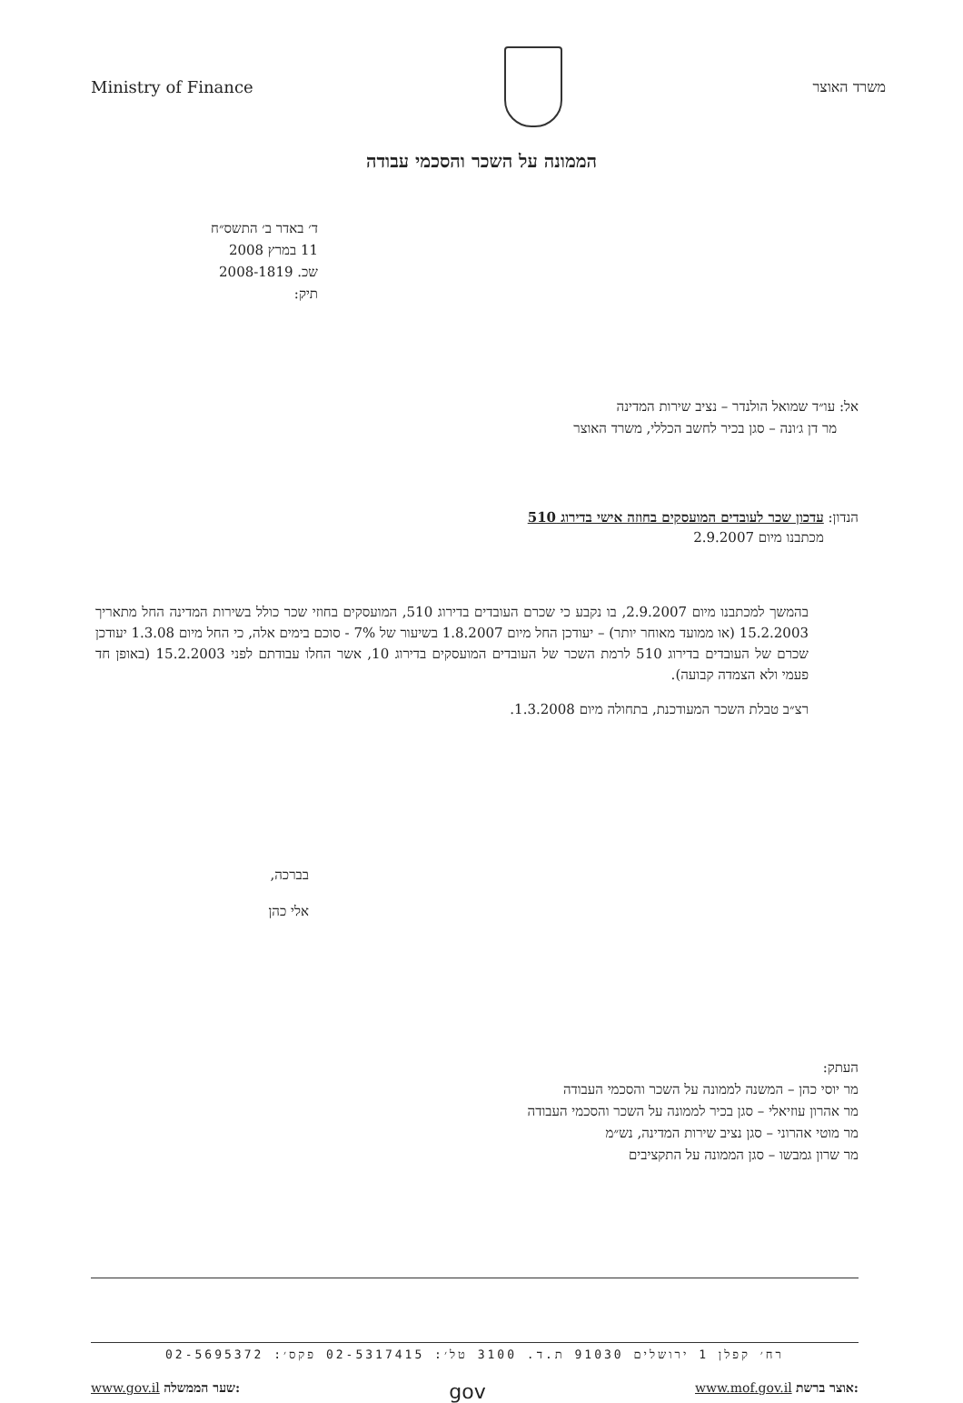Ministry of Finance משרד האוצר
הממונה על השכר והסכמי עבודה
ד׳ באדר ב׳ התשס״ח
11 במרץ 2008
שכ. 2008-1819
תיק:
אל: עו״ד שמואל הולנדר – נציב שירות המדינה
מר דן ג׳ונה – סגן בכיר לחשב הכללי, משרד האוצר
הנדון: עדכון שכר לעובדים המועסקים בחוזה אישי בדירוג 510
מכתבנו מיום 2.9.2007
בהמשך למכתבנו מיום 2.9.2007, בו נקבע כי שכרם העובדים בדירוג 510, המועסקים בחוזי שכר כולל בשירות המדינה החל מתאריך 15.2.2003 (או ממועד מאוחר יותר) – יעודכן החל מיום 1.8.2007 בשיעור של 7% - סוכם בימים אלה, כי החל מיום 1.3.08 יעודכן שכרם של העובדים בדירוג 510 לרמת השכר של העובדים המועסקים בדירוג 10, אשר החלו עבודתם לפני 15.2.2003 (באופן חד פעמי ולא הצמדה קבועה).
רצ״ב טבלת השכר המעודכנת, בתחולה מיום 1.3.2008.
בברכה,
אלי כהן
העתק:
מר יוסי כהן – המשנה לממונה על השכר והסכמי העבודה
מר אהרון עוזיאלי – סגן בכיר לממונה על השכר והסכמי העבודה
מר מוטי אהרוני – סגן נציב שירות המדינה, נש״מ
מר שרון גמבשו – סגן הממונה על התקציבים
רח׳ קפלן 1 ירושלים 91030 ת.ד. 3100 טל׳: 02-5317415 פקס׳: 02-5695372
www.gov.il שער הממשלה: gov www.mof.gov.il אוצר ברשת: